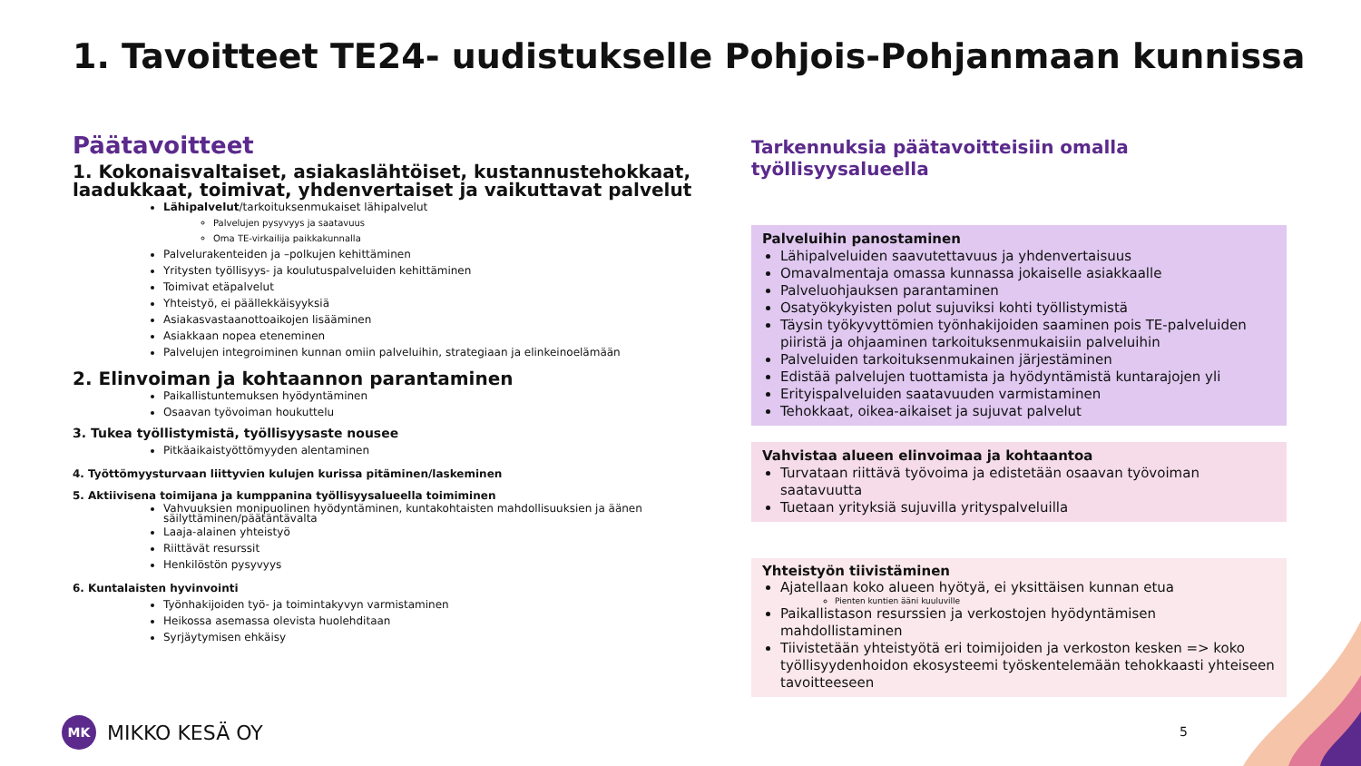1. Tavoitteet TE24- uudistukselle Pohjois-Pohjanmaan kunnissa
Päätavoitteet
1. Kokonaisvaltaiset, asiakaslähtöiset, kustannustehokkaat, laadukkaat, toimivat, yhdenvertaiset ja vaikuttavat palvelut
Lähipalvelut/tarkoituksenmukaiset lähipalvelut
Palvelujen pysyvyys ja saatavuus
Oma TE-virkailija paikkakunnalla
Palvelurakenteiden ja –polkujen kehittäminen
Yritysten työllisyys- ja koulutuspalveluiden kehittäminen
Toimivat etäpalvelut
Yhteistyö, ei päällekkäisyyksiä
Asiakasvastaanottoaikojen lisääminen
Asiakkaan nopea eteneminen
Palvelujen integroiminen kunnan omiin palveluihin, strategiaan ja elinkeinoelämään
2. Elinvoiman ja kohtaannon parantaminen
Paikallistuntemuksen hyödyntäminen
Osaavan työvoiman houkuttelu
3. Tukea työllistymistä, työllisyysaste nousee
Pitkäaikaistyöttömyyden alentaminen
4. Työttömyysturvaan liittyvien kulujen kurissa pitäminen/laskeminen
5. Aktiivisena toimijana ja kumppanina työllisyysalueella toimiminen
Vahvuuksien monipuolinen hyödyntäminen, kuntakohtaisten mahdollisuuksien ja äänen säilyttäminen/päätäntävalta
Laaja-alainen yhteistyö
Riittävät resurssit
Henkilöstön pysyvyys
6. Kuntalaisten hyvinvointi
Työnhakijoiden työ- ja toimintakyvyn varmistaminen
Heikossa asemassa olevista huolehditaan
Syrjäytymisen ehkäisy
Tarkennuksia päätavoitteisiin omalla työllisyysalueella
Palveluihin panostaminen
Lähipalveluiden saavutettavuus ja yhdenvertaisuus
Omavalmentaja omassa kunnassa jokaiselle asiakkaalle
Palveluohjauksen parantaminen
Osatyökykyisten polut sujuviksi kohti työllistymistä
Täysin työkyvyttömien työnhakijoiden saaminen pois TE-palveluiden piiristä ja ohjaaminen tarkoituksenmukaisiin palveluihin
Palveluiden tarkoituksenmukainen järjestäminen
Edistää palvelujen tuottamista ja hyödyntämistä kuntarajojen yli
Erityispalveluiden saatavuuden varmistaminen
Tehokkaat, oikea-aikaiset ja sujuvat palvelut
Vahvistaa alueen elinvoimaa ja kohtaantoa
Turvataan riittävä työvoima ja edistetään osaavan työvoiman saatavuutta
Tuetaan yrityksiä sujuvilla yrityspalveluilla
Yhteistyön tiivistäminen
Ajatellaan koko alueen hyötyä, ei yksittäisen kunnan etua
Pienten kuntien ääni kuuluville
Paikallistason resurssien ja verkostojen hyödyntämisen mahdollistaminen
Tiivistetään yhteistyötä eri toimijoiden ja verkoston kesken => koko työllisyydenhoidon ekosysteemi työskentelemään tehokkaasti yhteiseen tavoitteeseen
MK
MIKKO KESÄ OY
5